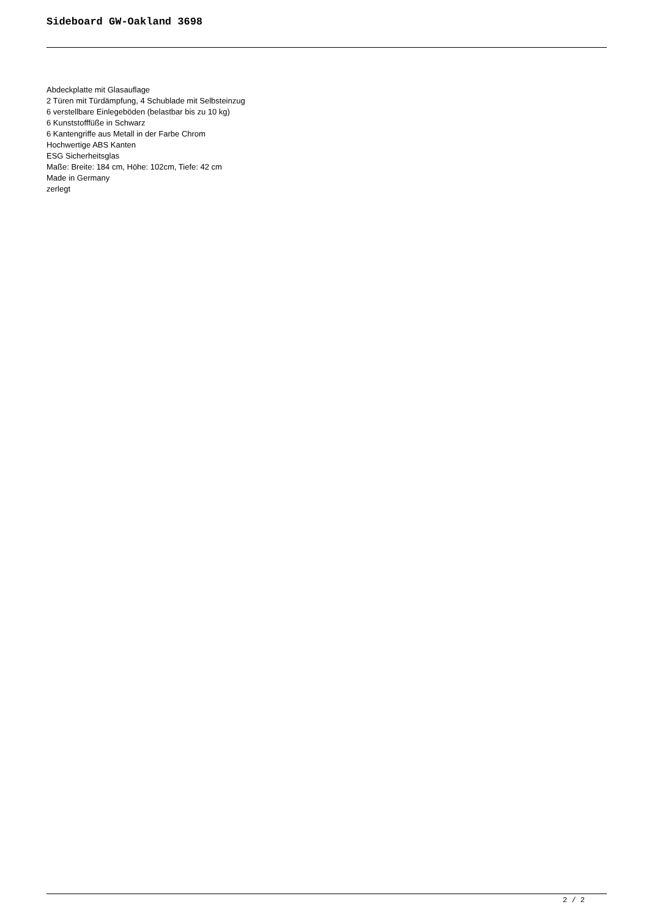Sideboard GW-Oakland 3698
Abdeckplatte mit Glasauflage
2 Türen mit Türdämpfung, 4 Schublade mit Selbsteinzug
6 verstellbare Einlegeböden (belastbar bis zu 10 kg)
6 Kunststofffüße in Schwarz
6 Kantengriffe aus Metall in der Farbe Chrom
Hochwertige ABS Kanten
ESG Sicherheitsglas
Maße: Breite: 184 cm, Höhe: 102cm, Tiefe: 42 cm
Made in Germany
zerlegt
2 / 2